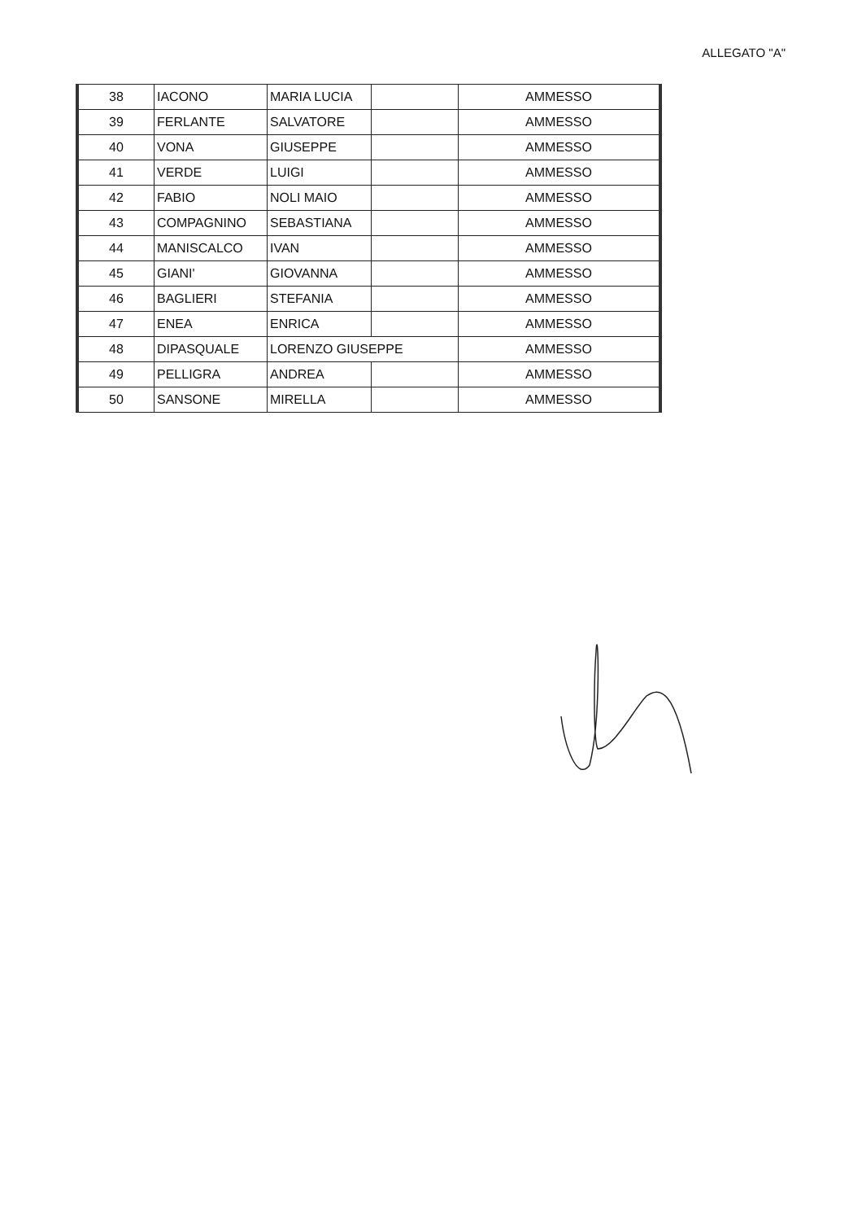ALLEGATO "A"
| 38 | IACONO | MARIA LUCIA | | AMMESSO |
| 39 | FERLANTE | SALVATORE | | AMMESSO |
| 40 | VONA | GIUSEPPE | | AMMESSO |
| 41 | VERDE | LUIGI | | AMMESSO |
| 42 | FABIO | NOLI MAIO | | AMMESSO |
| 43 | COMPAGNINO | SEBASTIANA | | AMMESSO |
| 44 | MANISCALCO | IVAN | | AMMESSO |
| 45 | GIANI' | GIOVANNA | | AMMESSO |
| 46 | BAGLIERI | STEFANIA | | AMMESSO |
| 47 | ENEA | ENRICA | | AMMESSO |
| 48 | DIPASQUALE | LORENZO GIUSEPPE | | AMMESSO |
| 49 | PELLIGRA | ANDREA | | AMMESSO |
| 50 | SANSONE | MIRELLA | | AMMESSO |